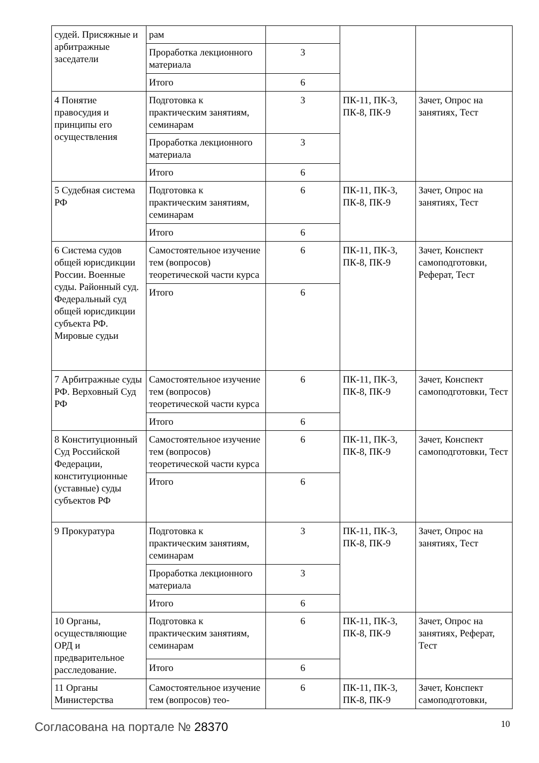| судей. Присяжные и арбитражные заседатели | рам | | | |
| | Проработка лекционного материала | 3 | | |
| | Итого | 6 | | |
| 4 Понятие правосудия и принципы его осуществления | Подготовка к практическим занятиям, семинарам | 3 | ПК-11, ПК-3, ПК-8, ПК-9 | Зачет, Опрос на занятиях, Тест |
| | Проработка лекционного материала | 3 | | |
| | Итого | 6 | | |
| 5 Судебная система РФ | Подготовка к практическим занятиям, семинарам | 6 | ПК-11, ПК-3, ПК-8, ПК-9 | Зачет, Опрос на занятиях, Тест |
| | Итого | 6 | | |
| 6 Система судов общей юрисдикции России. Военные суды. Районный суд. Федеральный суд общей юрисдикции субъекта РФ. Мировые судьи | Самостоятельное изучение тем (вопросов) теоретической части курса | 6 | ПК-11, ПК-3, ПК-8, ПК-9 | Зачет, Конспект самоподготовки, Реферат, Тест |
| | Итого | 6 | | |
| 7 Арбитражные суды РФ. Верховный Суд РФ | Самостоятельное изучение тем (вопросов) теоретической части курса | 6 | ПК-11, ПК-3, ПК-8, ПК-9 | Зачет, Конспект самоподготовки, Тест |
| | Итого | 6 | | |
| 8 Конституционный Суд Российской Федерации, конституционные (уставные) суды субъектов РФ | Самостоятельное изучение тем (вопросов) теоретической части курса | 6 | ПК-11, ПК-3, ПК-8, ПК-9 | Зачет, Конспект самоподготовки, Тест |
| | Итого | 6 | | |
| 9 Прокуратура | Подготовка к практическим занятиям, семинарам | 3 | ПК-11, ПК-3, ПК-8, ПК-9 | Зачет, Опрос на занятиях, Тест |
| | Проработка лекционного материала | 3 | | |
| | Итого | 6 | | |
| 10 Органы, осуществляющие ОРД и предварительное расследование. | Подготовка к практическим занятиям, семинарам | 6 | ПК-11, ПК-3, ПК-8, ПК-9 | Зачет, Опрос на занятиях, Реферат, Тест |
| | Итого | 6 | | |
| 11 Органы Министерства | Самостоятельное изучение тем (вопросов) тео- | 6 | ПК-11, ПК-3, ПК-8, ПК-9 | Зачет, Конспект самоподготовки, |
Согласована на портале № 28370 10